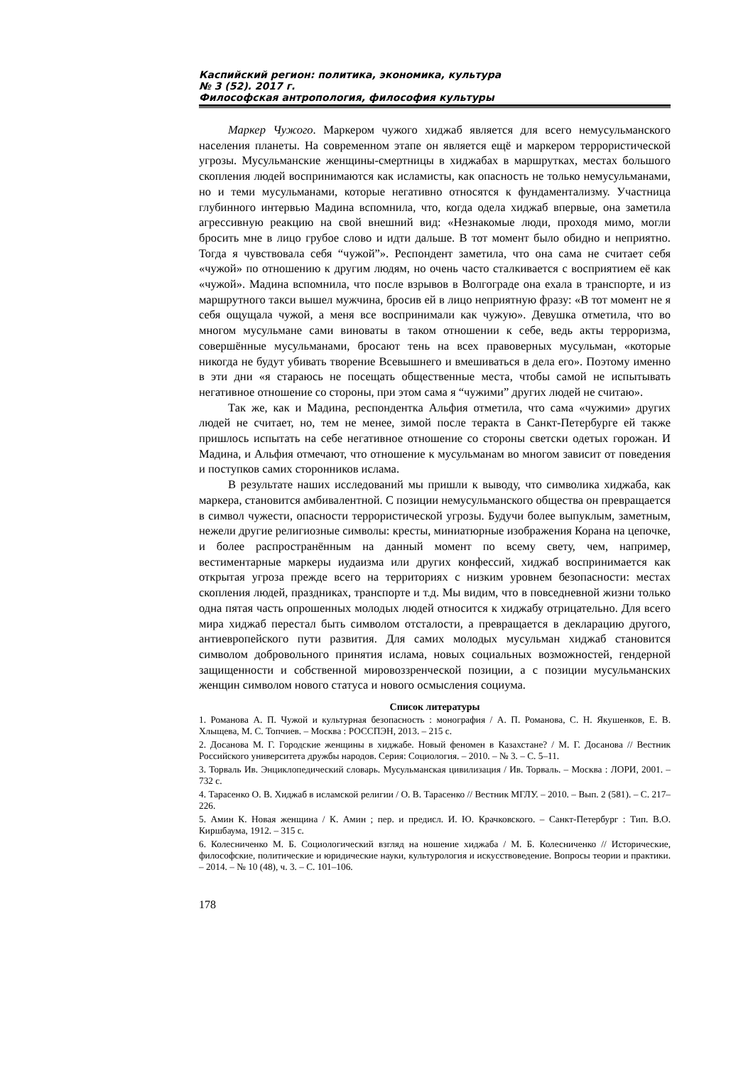Каспийский регион: политика, экономика, культура
№ 3 (52). 2017 г.
Философская антропология, философия культуры
Маркер Чужого. Маркером чужого хиджаб является для всего немусульманского населения планеты. На современном этапе он является ещё и маркером террористической угрозы. Мусульманские женщины-смертницы в хиджабах в маршрутках, местах большого скопления людей воспринимаются как исламисты, как опасность не только немусульманами, но и теми мусульманами, которые негативно относятся к фундаментализму. Участница глубинного интервью Мадина вспомнила, что, когда одела хиджаб впервые, она заметила агрессивную реакцию на свой внешний вид: «Незнакомые люди, проходя мимо, могли бросить мне в лицо грубое слово и идти дальше. В тот момент было обидно и неприятно. Тогда я чувствовала себя “чужой”». Респондент заметила, что она сама не считает себя «чужой» по отношению к другим людям, но очень часто сталкивается с восприятием её как «чужой». Мадина вспомнила, что после взрывов в Волгограде она ехала в транспорте, и из маршрутного такси вышел мужчина, бросив ей в лицо неприятную фразу: «В тот момент не я себя ощущала чужой, а меня все воспринимали как чужую». Девушка отметила, что во многом мусульмане сами виноваты в таком отношении к себе, ведь акты терроризма, совершённые мусульманами, бросают тень на всех правоверных мусульман, «которые никогда не будут убивать творение Всевышнего и вмешиваться в дела его». Поэтому именно в эти дни «я стараюсь не посещать общественные места, чтобы самой не испытывать негативное отношение со стороны, при этом сама я “чужими” других людей не считаю».
Так же, как и Мадина, респондентка Альфия отметила, что сама «чужими» других людей не считает, но, тем не менее, зимой после теракта в Санкт-Петербурге ей также пришлось испытать на себе негативное отношение со стороны светски одетых горожан. И Мадина, и Альфия отмечают, что отношение к мусульманам во многом зависит от поведения и поступков самих сторонников ислама.
В результате наших исследований мы пришли к выводу, что символика хиджаба, как маркера, становится амбивалентной. С позиции немусульманского общества он превращается в символ чужести, опасности террористической угрозы. Будучи более выпуклым, заметным, нежели другие религиозные символы: кресты, миниатюрные изображения Корана на цепочке, и более распространённым на данный момент по всему свету, чем, например, вестиментарные маркеры иудаизма или других конфессий, хиджаб воспринимается как открытая угроза прежде всего на территориях с низким уровнем безопасности: местах скопления людей, праздниках, транспорте и т.д. Мы видим, что в повседневной жизни только одна пятая часть опрошенных молодых людей относится к хиджабу отрицательно. Для всего мира хиджаб перестал быть символом отсталости, а превращается в декларацию другого, антиевропейского пути развития. Для самих молодых мусульман хиджаб становится символом добровольного принятия ислама, новых социальных возможностей, гендерной защищенности и собственной мировоззренческой позиции, а с позиции мусульманских женщин символом нового статуса и нового осмысления социума.
Список литературы
1. Романова А. П. Чужой и культурная безопасность : монография / А. П. Романова, С. Н. Якушенков, Е. В. Хлыщева, М. С. Топчиев. – Москва : РОССПЭН, 2013. – 215 с.
2. Досанова М. Г. Городские женщины в хиджабе. Новый феномен в Казахстане? / М. Г. Досанова // Вестник Российского университета дружбы народов. Серия: Социология. – 2010. – № 3. – С. 5–11.
3. Торваль Ив. Энциклопедический словарь. Мусульманская цивилизация / Ив. Торваль. – Москва : ЛОРИ, 2001. – 732 с.
4. Тарасенко О. В. Хиджаб в исламской религии / О. В. Тарасенко // Вестник МГЛУ. – 2010. – Вып. 2 (581). – С. 217–226.
5. Амин К. Новая женщина / К. Амин ; пер. и предисл. И. Ю. Крачковского. – Санкт-Петербург : Тип. В.О. Киршбаума, 1912. – 315 с.
6. Колесниченко М. Б. Социологический взгляд на ношение хиджаба / М. Б. Колесниченко // Исторические, философские, политические и юридические науки, культурология и искусствоведение. Вопросы теории и практики. – 2014. – № 10 (48), ч. 3. – С. 101–106.
178